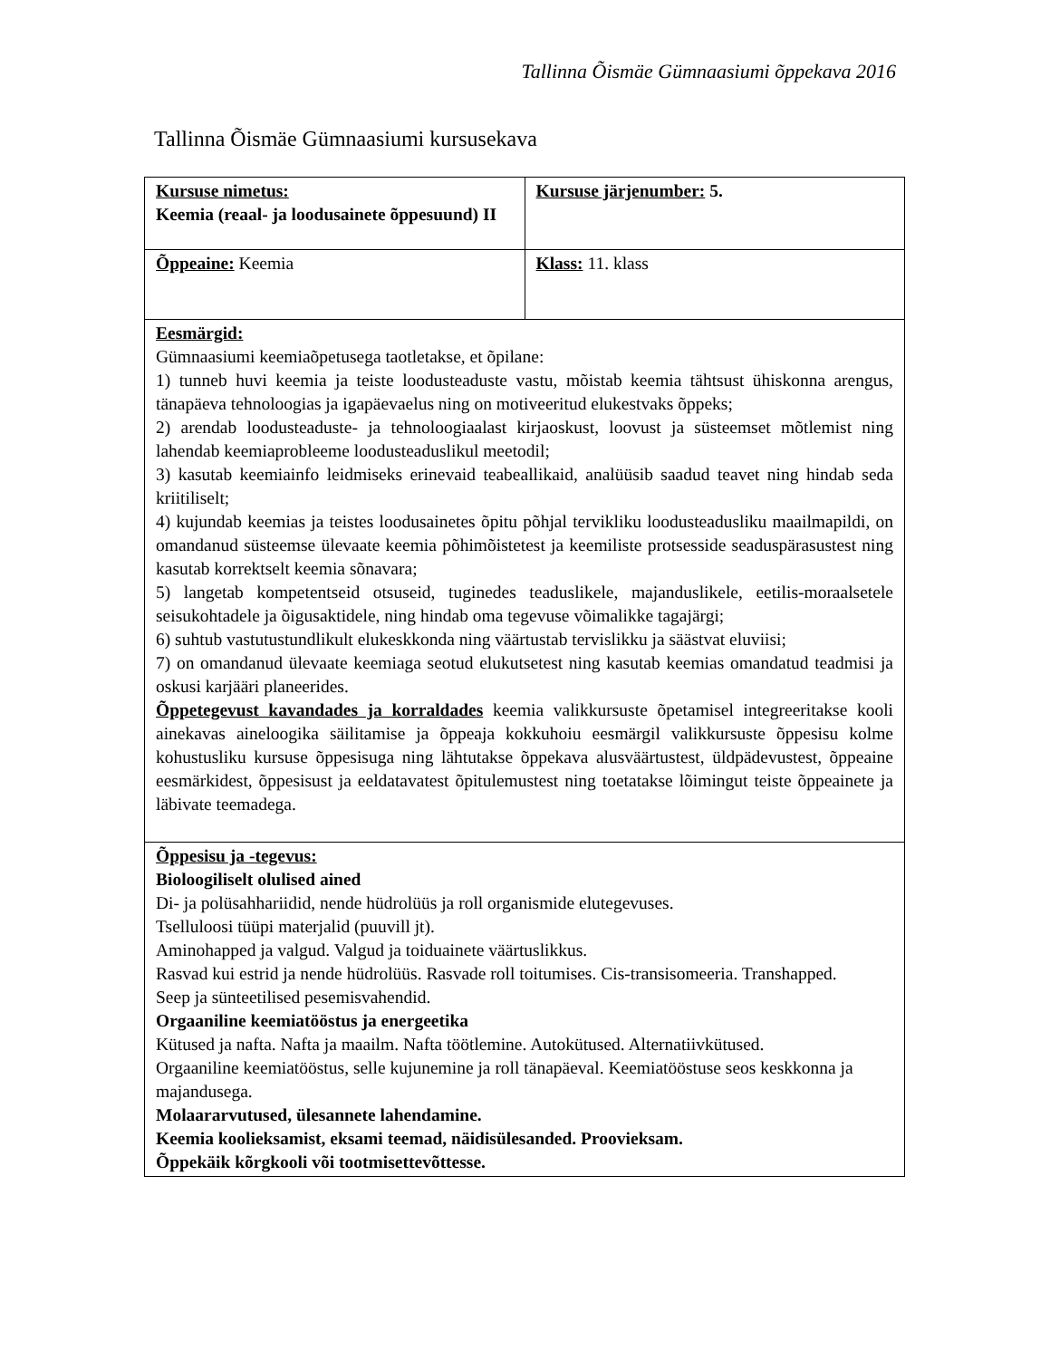Tallinna Õismäe Gümnaasiumi õppekava 2016
Tallinna Õismäe Gümnaasiumi kursusekava
| Kursuse nimetus: Keemia (reaal- ja loodusainete õppesuund) II | Kursuse järjenumber: 5. |
| Õppeaine: Keemia | Klass: 11. klass |
| Eesmärgid: Gümnaasiumi keemiaõpetusega taotletakse, et õpilane: 1) tunneb huvi keemia ja teiste loodusteaduste vastu, mõistab keemia tähtsust ühiskonna arengus, tänapäeva tehnoloogias ja igapäevaelus ning on motiveeritud elukestvaks õppeks; 2) arendab loodusteaduste- ja tehnoloogiaalast kirjaoskust, loovust ja süsteemset mõtlemist ning lahendab keemiaprobleeme loodusteaduslikul meetodil; 3) kasutab keemiainfo leidmiseks erinevaid teabeallikaid, analüüsib saadud teavet ning hindab seda kriitiliselt; 4) kujundab keemias ja teistes loodusainetes õpitu põhjal tervikliku loodusteadusliku maailmapildi, on omandanud süsteemse ülevaate keemia põhimõistetest ja keemiliste protsesside seaduspärasustest ning kasutab korrektselt keemia sõnavara; 5) langetab kompetentseid otsuseid, tuginedes teaduslikele, majanduslikele, eetilis-moraalsetele seisukohtadele ja õigusaktidele, ning hindab oma tegevuse võimalikke tagajärgi; 6) suhtub vastutustundlikult elukeskkonda ning väärtustab tervislikku ja säästvat eluviisi; 7) on omandanud ülevaate keemiaga seotud elukutsetest ning kasutab keemias omandatud teadmisi ja oskusi karjääri planeerides. Õppetegevust kavandades ja korraldades keemia valikkursuste õpetamisel integreeritakse kooli ainekavas aineloogika säilitamise ja õppeaja kokkuhoiu eesmärgil valikkursuste õppesisu kolme kohustusliku kursuse õppesisuga ning lähtutakse õppekava alusväärtustest, üldpädevustest, õppeaine eesmärkidest, õppesisust ja eeldatavatest õpitulemustest ning toetatakse lõimingut teiste õppeainete ja läbivate teemadega. | |
| Õppesisu ja -tegevus: Bioloogiliselt olulised ained Di- ja polüsahhariidid, nende hüdrolüüs ja roll organismide elutegevuses. Tselluloosi tüüpi materjalid (puuvill jt). Aminohapped ja valgud. Valgud ja toiduainete väärtuslikkus. Rasvad kui estrid ja nende hüdrolüüs. Rasvade roll toitumises. Cis-transisomeeria. Transhapped. Seep ja sünteetilised pesemisvahendid. Orgaaniline keemiatööstus ja energeetika Kütused ja nafta. Nafta ja maailm. Nafta töötlemine. Autokütused. Alternatiivkütused. Orgaaniline keemiatööstus, selle kujunemine ja roll tänapäeval. Keemiatööstuse seos keskkonna ja majandusega. Molaararvutused, ülesannete lahendamine. Keemia koolieksamist, eksami teemad, näidisülesanded. Proovieksam. Õppekäik kõrgkooli või tootmisettevõttesse. | |